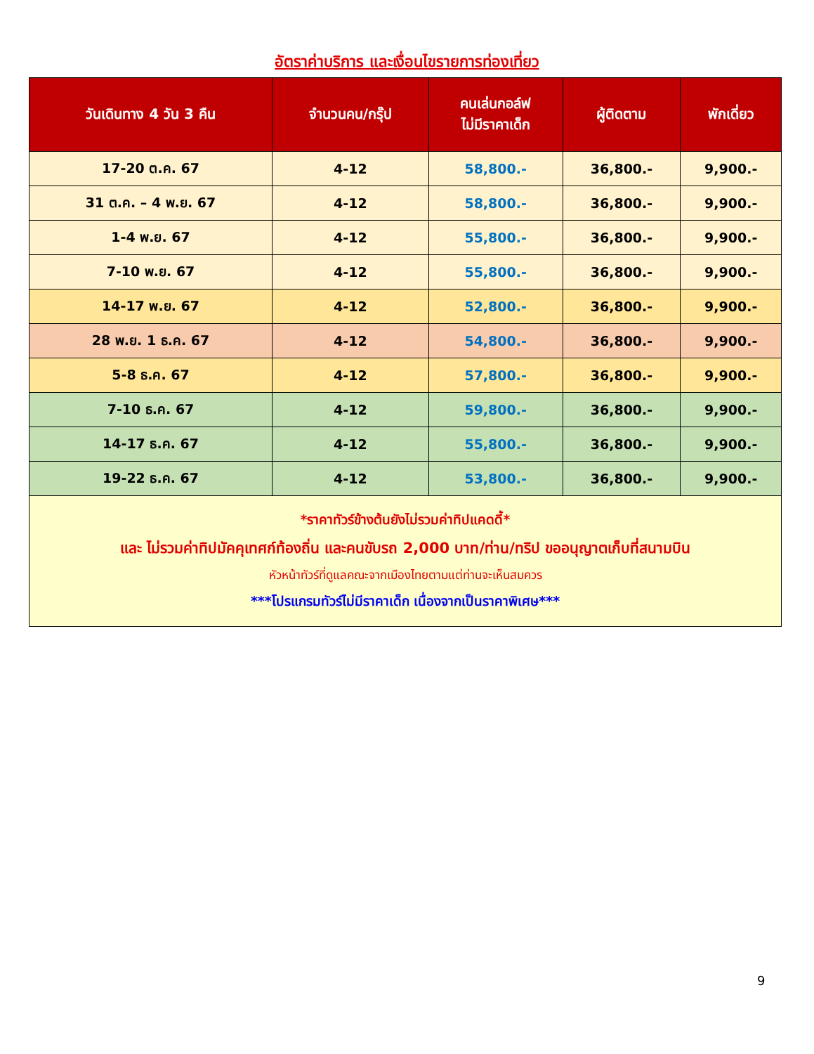อัตราค่าบริการ และเงื่อนไขรายการท่องเที่ยว
| วันเดินทาง 4 วัน 3 คืน | จำนวนคน/กรุ๊ป | คนเล่นกอล์ฟ ไม่มีราคาเด็ก | ผู้ติดตาม | พักเดี่ยว |
| --- | --- | --- | --- | --- |
| 17-20 ต.ค. 67 | 4-12 | 58,800.- | 36,800.- | 9,900.- |
| 31 ต.ค. – 4 พ.ย. 67 | 4-12 | 58,800.- | 36,800.- | 9,900.- |
| 1-4 พ.ย. 67 | 4-12 | 55,800.- | 36,800.- | 9,900.- |
| 7-10 พ.ย. 67 | 4-12 | 55,800.- | 36,800.- | 9,900.- |
| 14-17 พ.ย. 67 | 4-12 | 52,800.- | 36,800.- | 9,900.- |
| 28 พ.ย. 1 ธ.ค. 67 | 4-12 | 54,800.- | 36,800.- | 9,900.- |
| 5-8 ธ.ค. 67 | 4-12 | 57,800.- | 36,800.- | 9,900.- |
| 7-10 ธ.ค. 67 | 4-12 | 59,800.- | 36,800.- | 9,900.- |
| 14-17 ธ.ค. 67 | 4-12 | 55,800.- | 36,800.- | 9,900.- |
| 19-22 ธ.ค. 67 | 4-12 | 53,800.- | 36,800.- | 9,900.- |
| *ราคาทัวร์ข้างต้นยังไม่รวมค่าทิปแคดดี้* และ ไม่รวมค่าทิปมัคคุเทศก์ท้องถิ่น และคนขับรถ 2,000 บาท/ท่าน/ทริป ขออนุญาตเก็บที่สนามบิน หัวหน้าทัวร์ที่ดูแลคณะจากเมืองไทยตามแต่ท่านจะเห็นสมควร ***โปรแกรมทัวร์ไม่มีราคาเด็ก เนื่องจากเป็นราคาพิเศษ*** | | | | |
9